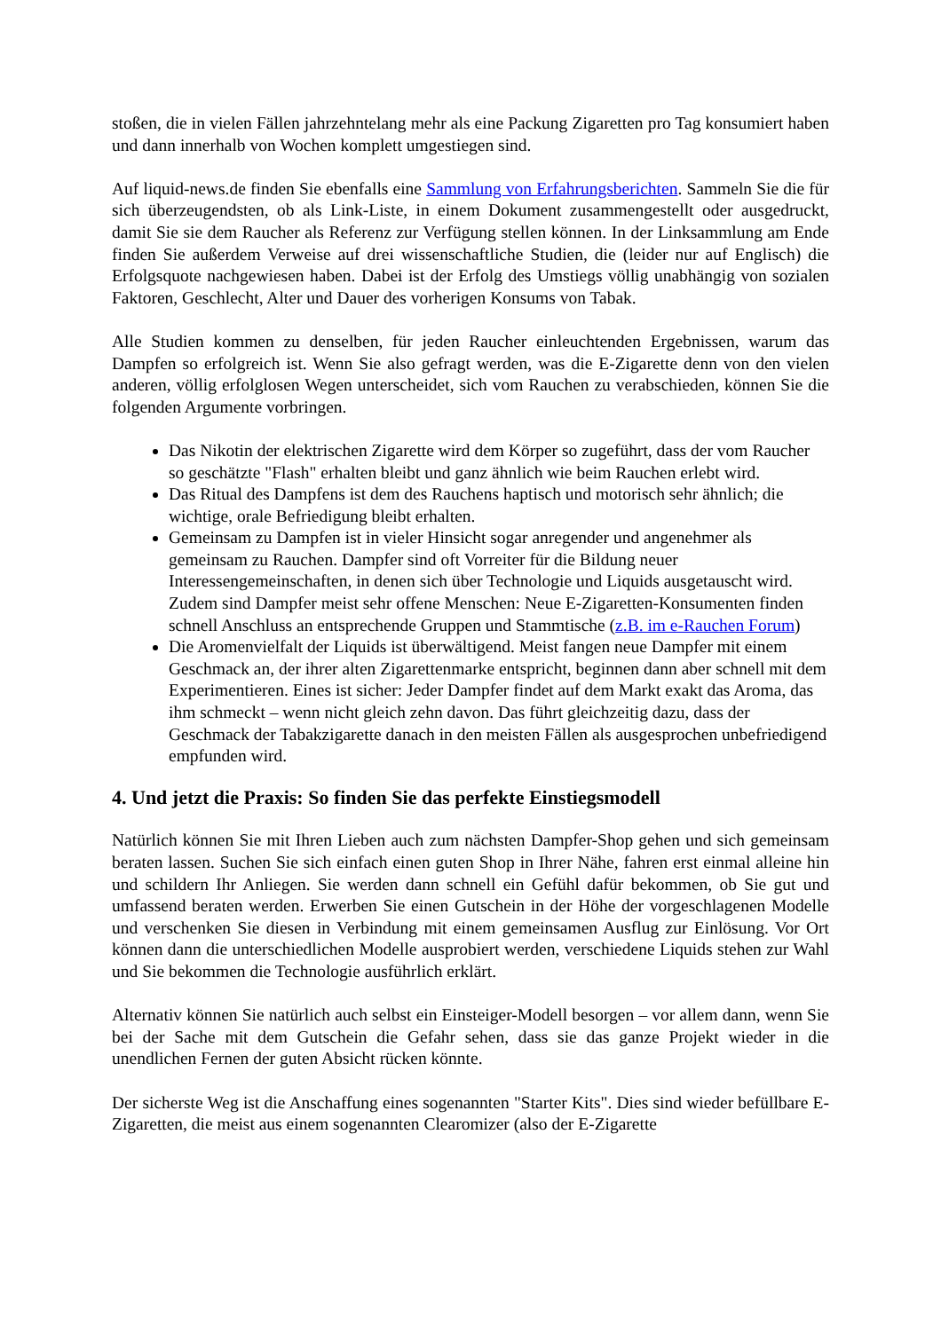stoßen, die in vielen Fällen jahrzehntelang mehr als eine Packung Zigaretten pro Tag konsumiert haben und dann innerhalb von Wochen komplett umgestiegen sind.
Auf liquid-news.de finden Sie ebenfalls eine Sammlung von Erfahrungsberichten. Sammeln Sie die für sich überzeugendsten, ob als Link-Liste, in einem Dokument zusammengestellt oder ausgedruckt, damit Sie sie dem Raucher als Referenz zur Verfügung stellen können. In der Linksammlung am Ende finden Sie außerdem Verweise auf drei wissenschaftliche Studien, die (leider nur auf Englisch) die Erfolgsquote nachgewiesen haben. Dabei ist der Erfolg des Umstiegs völlig unabhängig von sozialen Faktoren, Geschlecht, Alter und Dauer des vorherigen Konsums von Tabak.
Alle Studien kommen zu denselben, für jeden Raucher einleuchtenden Ergebnissen, warum das Dampfen so erfolgreich ist. Wenn Sie also gefragt werden, was die E-Zigarette denn von den vielen anderen, völlig erfolglosen Wegen unterscheidet, sich vom Rauchen zu verabschieden, können Sie die folgenden Argumente vorbringen.
Das Nikotin der elektrischen Zigarette wird dem Körper so zugeführt, dass der vom Raucher so geschätzte "Flash" erhalten bleibt und ganz ähnlich wie beim Rauchen erlebt wird.
Das Ritual des Dampfens ist dem des Rauchens haptisch und motorisch sehr ähnlich; die wichtige, orale Befriedigung bleibt erhalten.
Gemeinsam zu Dampfen ist in vieler Hinsicht sogar anregender und angenehmer als gemeinsam zu Rauchen. Dampfer sind oft Vorreiter für die Bildung neuer Interessengemeinschaften, in denen sich über Technologie und Liquids ausgetauscht wird. Zudem sind Dampfer meist sehr offene Menschen: Neue E-Zigaretten-Konsumenten finden schnell Anschluss an entsprechende Gruppen und Stammtische (z.B. im e-Rauchen Forum)
Die Aromenvielfalt der Liquids ist überwältigend. Meist fangen neue Dampfer mit einem Geschmack an, der ihrer alten Zigarettenmarke entspricht, beginnen dann aber schnell mit dem Experimentieren. Eines ist sicher: Jeder Dampfer findet auf dem Markt exakt das Aroma, das ihm schmeckt – wenn nicht gleich zehn davon. Das führt gleichzeitig dazu, dass der Geschmack der Tabakzigarette danach in den meisten Fällen als ausgesprochen unbefriedigend empfunden wird.
4. Und jetzt die Praxis: So finden Sie das perfekte Einstiegsmodell
Natürlich können Sie mit Ihren Lieben auch zum nächsten Dampfer-Shop gehen und sich gemeinsam beraten lassen. Suchen Sie sich einfach einen guten Shop in Ihrer Nähe, fahren erst einmal alleine hin und schildern Ihr Anliegen. Sie werden dann schnell ein Gefühl dafür bekommen, ob Sie gut und umfassend beraten werden. Erwerben Sie einen Gutschein in der Höhe der vorgeschlagenen Modelle und verschenken Sie diesen in Verbindung mit einem gemeinsamen Ausflug zur Einlösung. Vor Ort können dann die unterschiedlichen Modelle ausprobiert werden, verschiedene Liquids stehen zur Wahl und Sie bekommen die Technologie ausführlich erklärt.
Alternativ können Sie natürlich auch selbst ein Einsteiger-Modell besorgen – vor allem dann, wenn Sie bei der Sache mit dem Gutschein die Gefahr sehen, dass sie das ganze Projekt wieder in die unendlichen Fernen der guten Absicht rücken könnte.
Der sicherste Weg ist die Anschaffung eines sogenannten "Starter Kits". Dies sind wieder befüllbare E-Zigaretten, die meist aus einem sogenannten Clearomizer (also der E-Zigarette